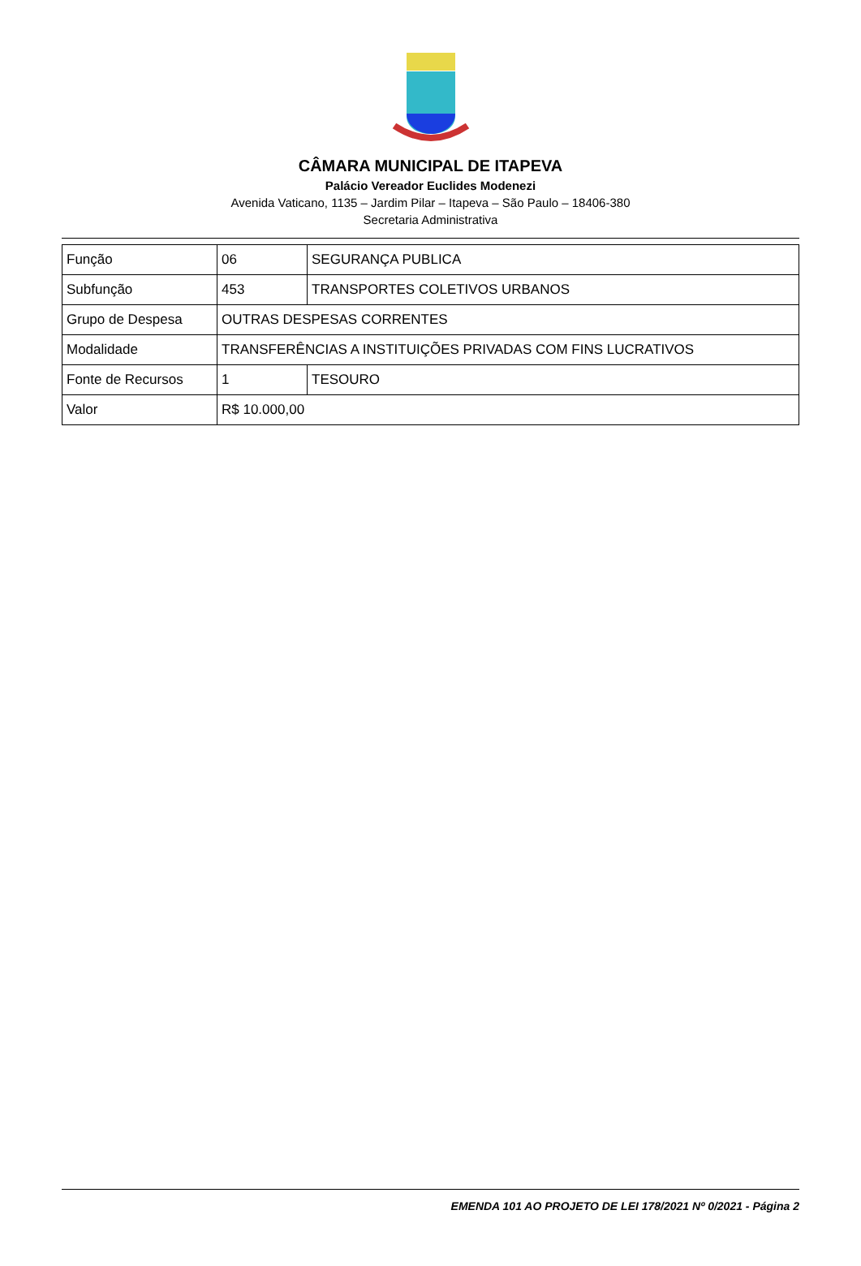CÂMARA MUNICIPAL DE ITAPEVA
Palácio Vereador Euclides Modenezi
Avenida Vaticano, 1135 – Jardim Pilar – Itapeva – São Paulo – 18406-380
Secretaria Administrativa
| Função | 06 | SEGURANÇA PUBLICA |
| Subfunção | 453 | TRANSPORTES COLETIVOS URBANOS |
| Grupo de Despesa | OUTRAS DESPESAS CORRENTES | |
| Modalidade | TRANSFERÊNCIAS A INSTITUIÇÕES PRIVADAS COM FINS LUCRATIVOS | |
| Fonte de Recursos | 1 | TESOURO |
| Valor | R$ 10.000,00 | |
EMENDA 101 AO PROJETO DE LEI 178/2021 Nº 0/2021 - Página 2